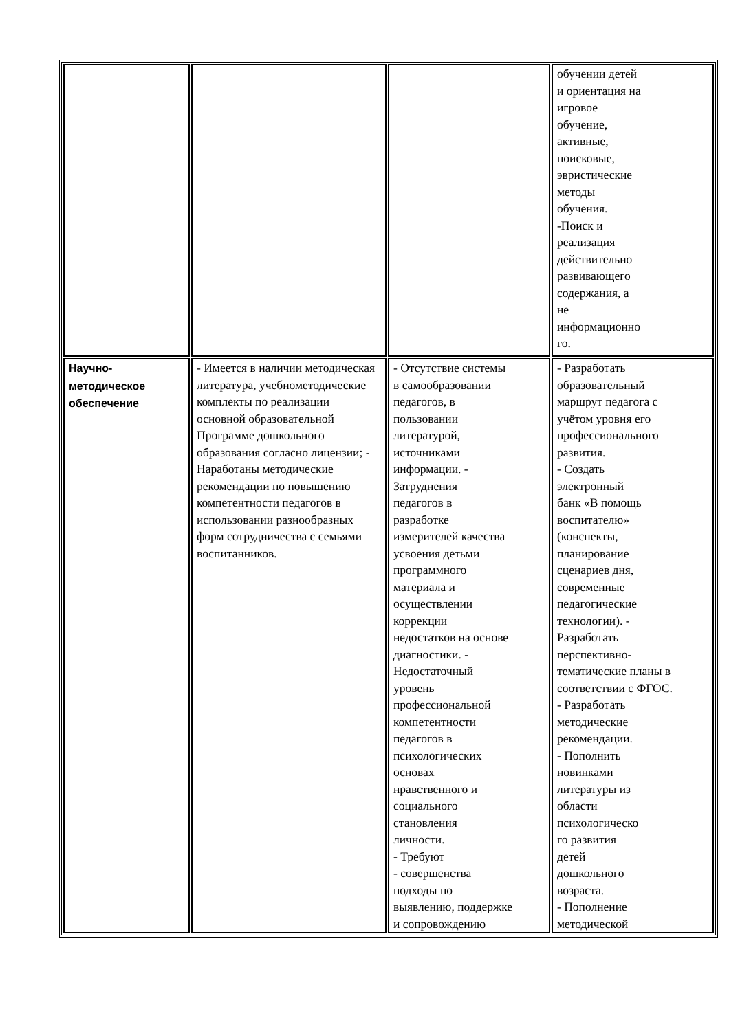| | | | обучении детей и ориентация на игровое обучение, активные, поисковые, эвристические методы обучения. -Поиск и реализация действительно развивающего содержания, а не информационно го. |
| Научно- методическое обеспечение | - Имеется в наличии методическая литература, учебнометодические комплекты по реализации основной образовательной Программе дошкольного образования согласно лицензии; - Наработаны методические рекомендации по повышению компетентности педагогов в использовании разнообразных форм сотрудничества с семьями воспитанников. | - Отсутствие системы в самообразовании педагогов, в пользовании литературой, источниками информации. - Затруднения педагогов в разработке измерителей качества усвоения детьми программного материала и осуществлении коррекции недостатков на основе диагностики. - Недостаточный уровень профессиональной компетентности педагогов в психологических основах нравственного и социального становления личности. - Требуют - совершенства подходы по выявлению, поддержке и сопровождению | - Разработать образовательный маршрут педагога с учётом уровня его профессионального развития. - Создать электронный банк «В помощь воспитателю» (конспекты, планирование сценариев дня, современные педагогические технологии). - Разработать перспективно- тематические планы в соответствии с ФГОС. - Разработать методические рекомендации. - Пополнить новинками литературы из области психологическо го развития детей дошкольного возраста. - Пополнение методической |